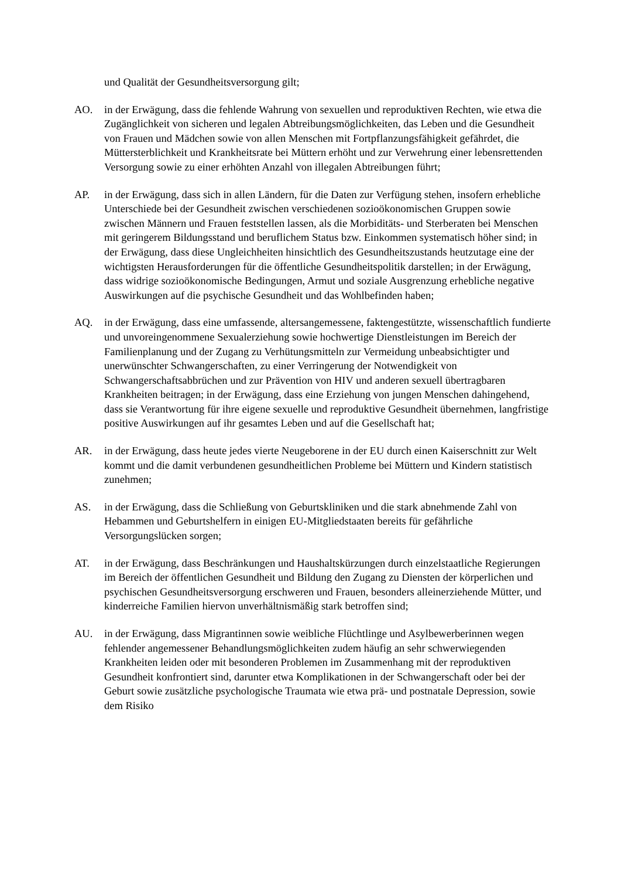und Qualität der Gesundheitsversorgung gilt;
AO. in der Erwägung, dass die fehlende Wahrung von sexuellen und reproduktiven Rechten, wie etwa die Zugänglichkeit von sicheren und legalen Abtreibungsmöglichkeiten, das Leben und die Gesundheit von Frauen und Mädchen sowie von allen Menschen mit Fortpflanzungsfähigkeit gefährdet, die Müttersterblichkeit und Krankheitsrate bei Müttern erhöht und zur Verwehrung einer lebensrettenden Versorgung sowie zu einer erhöhten Anzahl von illegalen Abtreibungen führt;
AP. in der Erwägung, dass sich in allen Ländern, für die Daten zur Verfügung stehen, insofern erhebliche Unterschiede bei der Gesundheit zwischen verschiedenen sozioökonomischen Gruppen sowie zwischen Männern und Frauen feststellen lassen, als die Morbiditäts- und Sterberaten bei Menschen mit geringerem Bildungsstand und beruflichem Status bzw. Einkommen systematisch höher sind; in der Erwägung, dass diese Ungleichheiten hinsichtlich des Gesundheitszustands heutzutage eine der wichtigsten Herausforderungen für die öffentliche Gesundheitspolitik darstellen; in der Erwägung, dass widrige sozioökonomische Bedingungen, Armut und soziale Ausgrenzung erhebliche negative Auswirkungen auf die psychische Gesundheit und das Wohlbefinden haben;
AQ. in der Erwägung, dass eine umfassende, altersangemessene, faktengestützte, wissenschaftlich fundierte und unvoreingenommene Sexualerziehung sowie hochwertige Dienstleistungen im Bereich der Familienplanung und der Zugang zu Verhütungsmitteln zur Vermeidung unbeabsichtigter und unerwünschter Schwangerschaften, zu einer Verringerung der Notwendigkeit von Schwangerschaftsabbrüchen und zur Prävention von HIV und anderen sexuell übertragbaren Krankheiten beitragen; in der Erwägung, dass eine Erziehung von jungen Menschen dahingehend, dass sie Verantwortung für ihre eigene sexuelle und reproduktive Gesundheit übernehmen, langfristige positive Auswirkungen auf ihr gesamtes Leben und auf die Gesellschaft hat;
AR. in der Erwägung, dass heute jedes vierte Neugeborene in der EU durch einen Kaiserschnitt zur Welt kommt und die damit verbundenen gesundheitlichen Probleme bei Müttern und Kindern statistisch zunehmen;
AS. in der Erwägung, dass die Schließung von Geburtskliniken und die stark abnehmende Zahl von Hebammen und Geburtshelfern in einigen EU-Mitgliedstaaten bereits für gefährliche Versorgungslücken sorgen;
AT. in der Erwägung, dass Beschränkungen und Haushaltskürzungen durch einzelstaatliche Regierungen im Bereich der öffentlichen Gesundheit und Bildung den Zugang zu Diensten der körperlichen und psychischen Gesundheitsversorgung erschweren und Frauen, besonders alleinerziehende Mütter, und kinderreiche Familien hiervon unverhältnismäßig stark betroffen sind;
AU. in der Erwägung, dass Migrantinnen sowie weibliche Flüchtlinge und Asylbewerberinnen wegen fehlender angemessener Behandlungsmöglichkeiten zudem häufig an sehr schwerwiegenden Krankheiten leiden oder mit besonderen Problemen im Zusammenhang mit der reproduktiven Gesundheit konfrontiert sind, darunter etwa Komplikationen in der Schwangerschaft oder bei der Geburt sowie zusätzliche psychologische Traumata wie etwa prä- und postnatale Depression, sowie dem Risiko